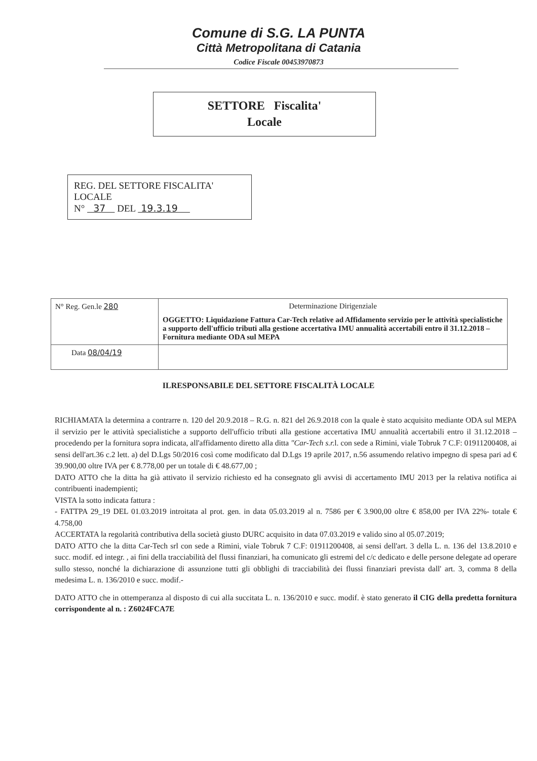Comune di S.G. LA PUNTA
Città Metropolitana di Catania
Codice Fiscale 00453970873
SETTORE Fiscalita'
Locale
REG. DEL SETTORE FISCALITA'
LOCALE
N° 37 DEL 19.3.19
| N° Reg. Gen.le 280 | Determinazione Dirigenziale OGGETTO: Liquidazione Fattura Car-Tech relative ad Affidamento servizio per le attività specialistiche a supporto dell'ufficio tributi alla gestione accertativa IMU annualità accertabili entro il 31.12.2018 – Fornitura mediante ODA sul MEPA |
| Data 08/04/19 | |
ILRESPONSABILE DEL SETTORE FISCALITÀ LOCALE
RICHIAMATA la determina a contrarre n. 120 del 20.9.2018 – R.G. n. 821 del 26.9.2018 con la quale è stato acquisito mediante ODA sul MEPA il servizio per le attività specialistiche a supporto dell'ufficio tributi alla gestione accertativa IMU annualità accertabili entro il 31.12.2018 – procedendo per la fornitura sopra indicata, all'affidamento diretto alla ditta "Car-Tech s.r. l. con sede a Rimini, viale Tobruk 7 C.F: 01911200408, ai sensi dell'art.36 c.2 lett. a) del D.Lgs 50/2016 così come modificato dal D.Lgs 19 aprile 2017, n.56 assumendo relativo impegno di spesa pari ad € 39.900,00 oltre IVA per € 8.778,00 per un totale di € 48.677,00 ;
DATO ATTO che la ditta ha già attivato il servizio richiesto ed ha consegnato gli avvisi di accertamento IMU 2013 per la relativa notifica ai contribuenti inadempienti;
VISTA la sotto indicata fattura :
- FATTPA 29_19 DEL 01.03.2019 introitata al prot. gen. in data 05.03.2019 al n. 7586 per € 3.900,00 oltre € 858,00 per IVA 22%- totale € 4.758,00
ACCERTATA la regolarità contributiva della società giusto DURC acquisito in data 07.03.2019 e valido sino al 05.07.2019;
DATO ATTO che la ditta Car-Tech srl con sede a Rimini, viale Tobruk 7 C.F: 01911200408, ai sensi dell'art. 3 della L. n. 136 del 13.8.2010 e succ. modif. ed integr. , ai fini della tracciabilità del flussi finanziari, ha comunicato gli estremi del c/c dedicato e delle persone delegate ad operare sullo stesso, nonché la dichiarazione di assunzione tutti gli obblighi di tracciabilità dei flussi finanziari prevista dall' art. 3, comma 8 della medesima L. n. 136/2010 e succ. modif.-
DATO ATTO che in ottemperanza al disposto di cui alla succitata L. n. 136/2010 e succ. modif. è stato generato il CIG della predetta fornitura corrispondente al n. : Z6024FCA7E